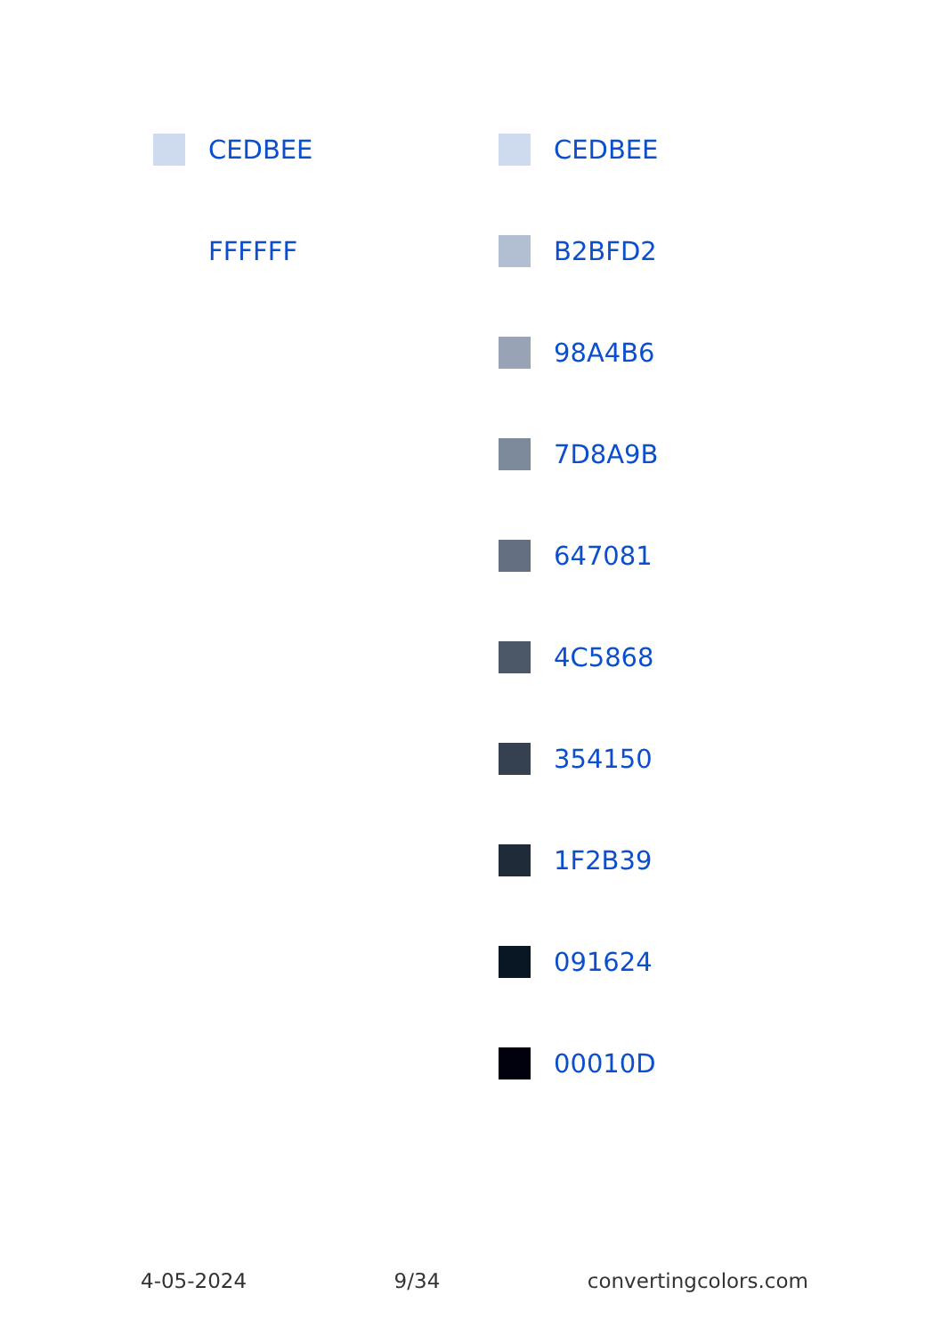CEDBEE CEDBEE
FFFFFF B2BFD2
98A4B6
7D8A9B
647081
4C5868
354150
1F2B39
091624
00010D
4-05-2024 9/34 convertingcolors.com